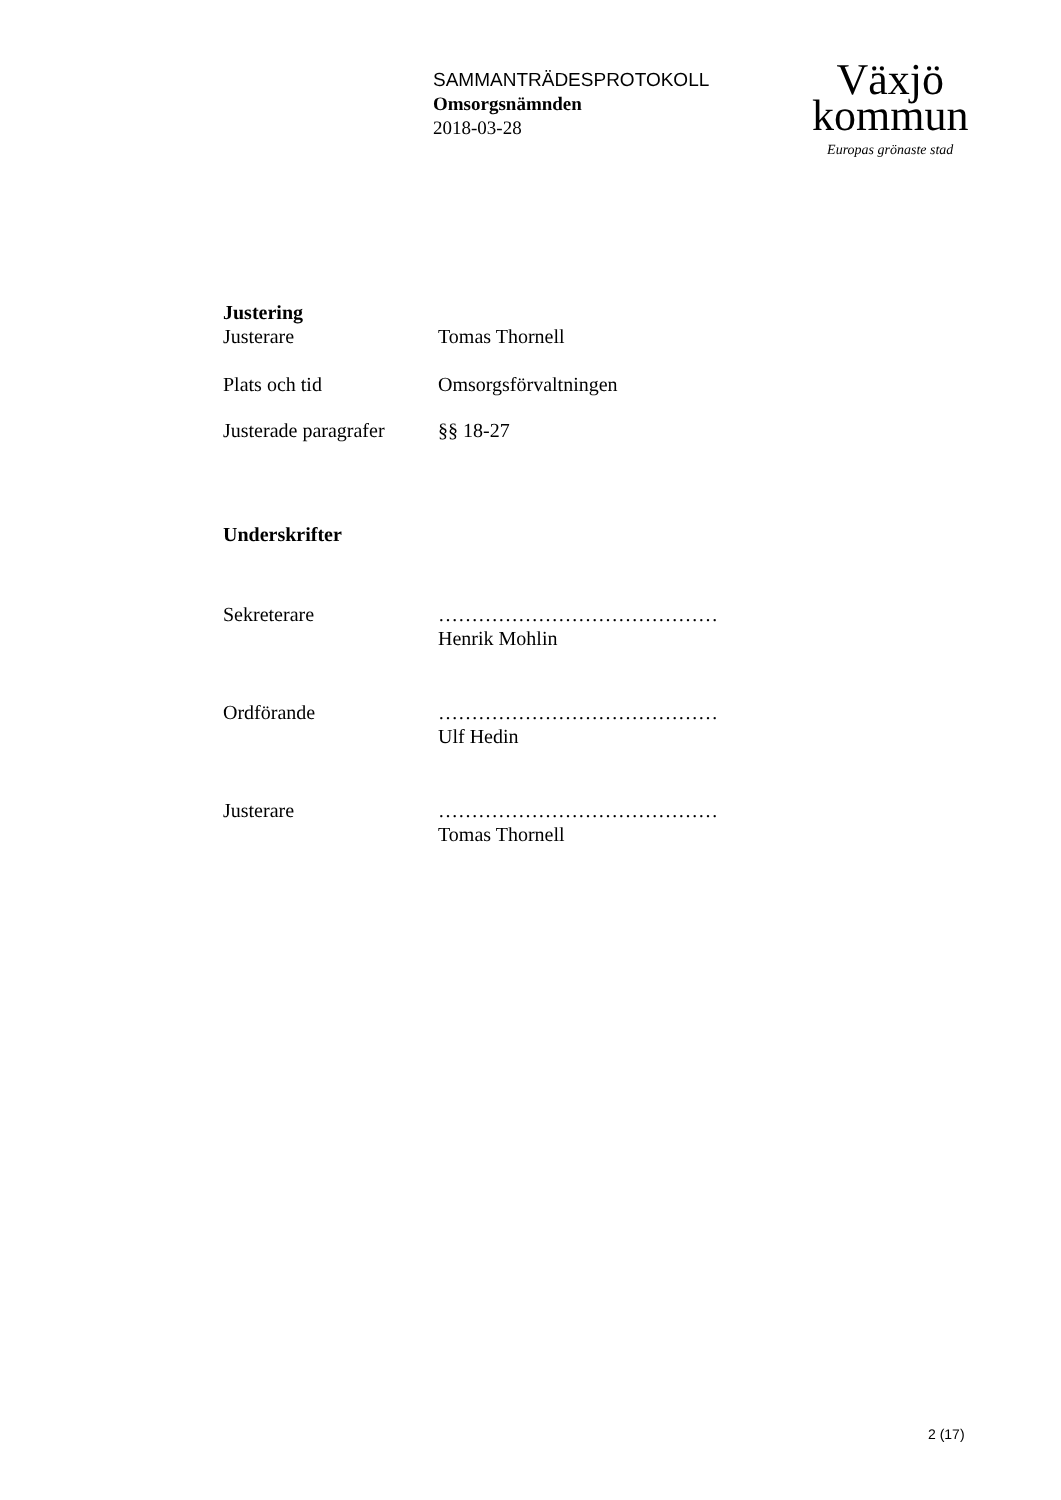SAMMANTRÄDESPROTOKOLL
Omsorgsnämnden
2018-03-28
Växjö
kommun
Europas grönaste stad
Justering
Justerare Tomas Thornell
Plats och tid Omsorgsförvaltningen
Justerade paragrafer
§§ 18-27
Underskrifter
Sekreterare ……………………………………
Henrik Mohlin
Ordförande ……………………………………
Ulf Hedin
Justerare ……………………………………
Tomas Thornell
2 (17)